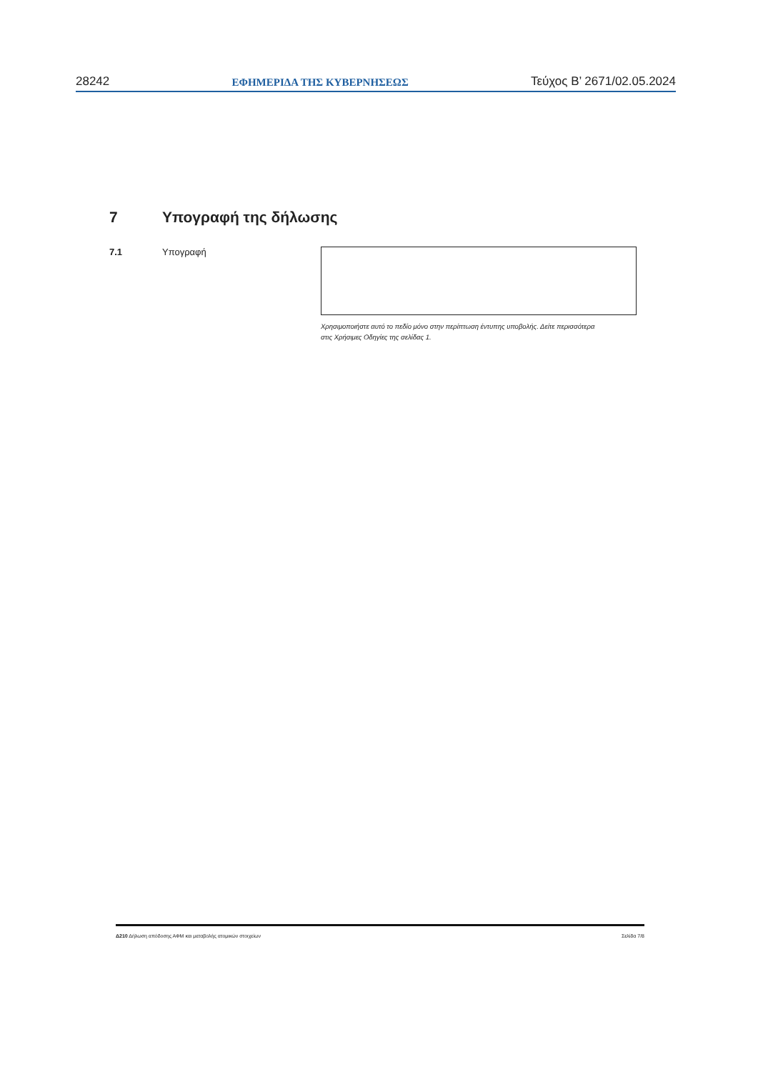28242 ΕΦΗΜΕΡΙΔΑ ΤΗΣ ΚΥΒΕΡΝΗΣΕΩΣ Τεύχος B’ 2671/02.05.2024
7 Υπογραφή της δήλωσης
7.1 Υπογραφή
Χρησιμοποιήστε αυτό το πεδίο μόνο στην περίπτωση έντυπης υποβολής. Δείτε περισσότερα στις Χρήσιμες Οδηγίες της σελίδας 1.
Δ210 Δήλωση απόδοσης ΑΦΜ και μεταβολής ατομικών στοιχείων Σελίδα 7/8